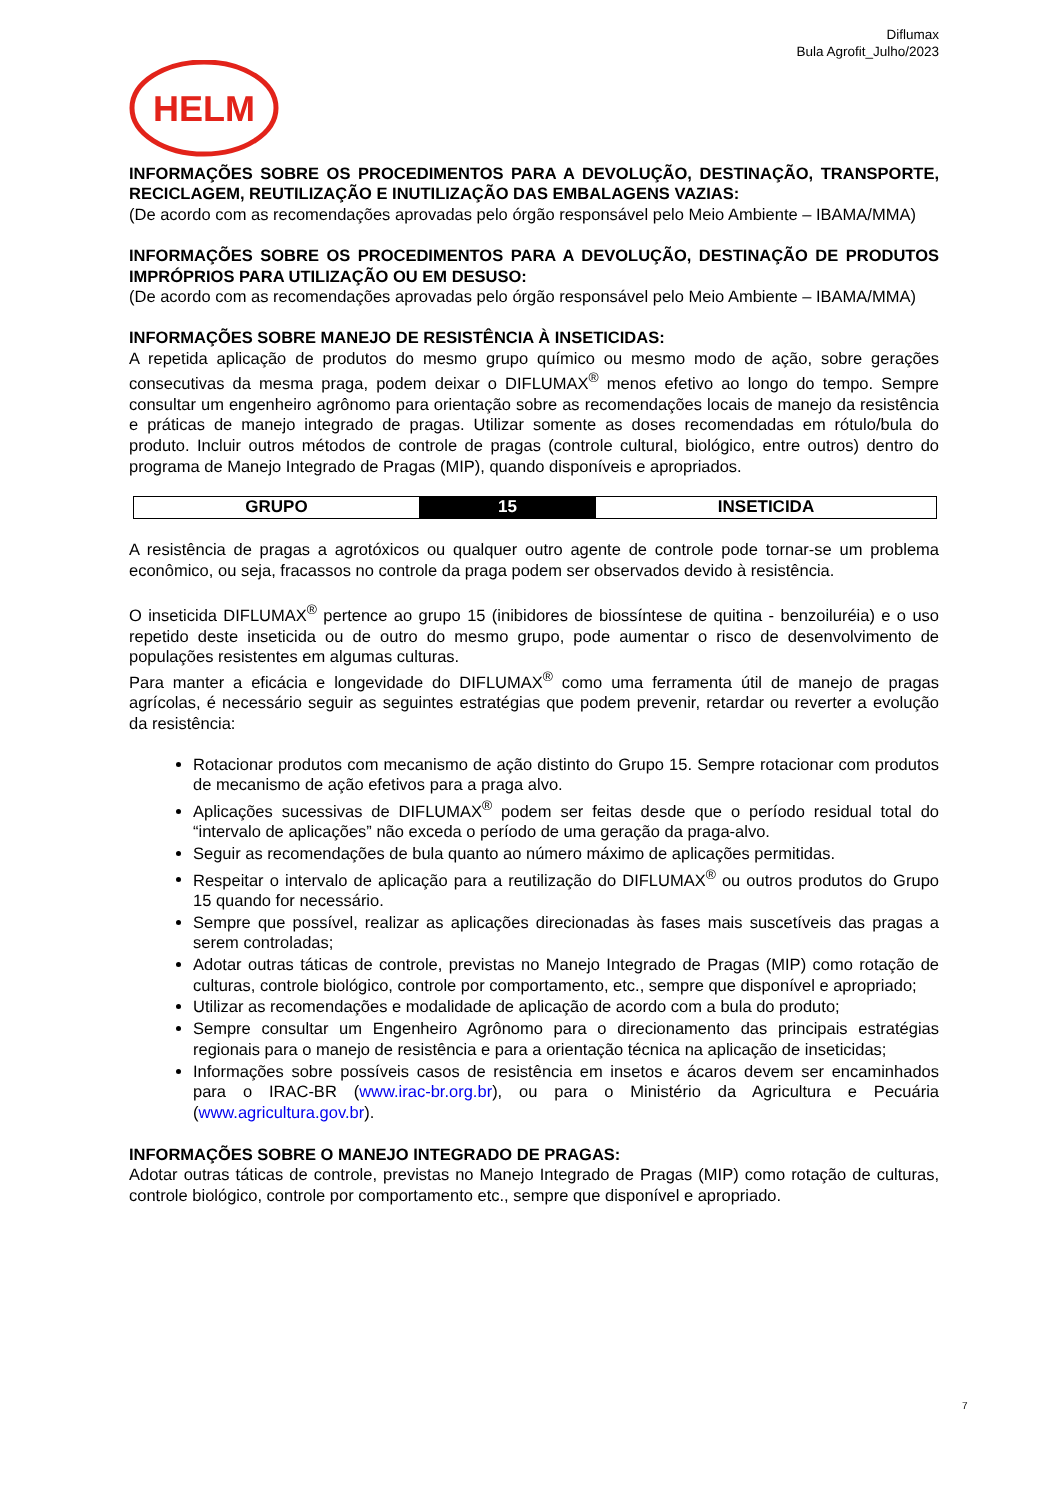Diflumax
Bula Agrofit_Julho/2023
HELM
INFORMAÇÕES SOBRE OS PROCEDIMENTOS PARA A DEVOLUÇÃO, DESTINAÇÃO, TRANSPORTE, RECICLAGEM, REUTILIZAÇÃO E INUTILIZAÇÃO DAS EMBALAGENS VAZIAS:
(De acordo com as recomendações aprovadas pelo órgão responsável pelo Meio Ambiente – IBAMA/MMA)
INFORMAÇÕES SOBRE OS PROCEDIMENTOS PARA A DEVOLUÇÃO, DESTINAÇÃO DE PRODUTOS IMPRÓPRIOS PARA UTILIZAÇÃO OU EM DESUSO:
(De acordo com as recomendações aprovadas pelo órgão responsável pelo Meio Ambiente – IBAMA/MMA)
INFORMAÇÕES SOBRE MANEJO DE RESISTÊNCIA À INSETICIDAS:
A repetida aplicação de produtos do mesmo grupo químico ou mesmo modo de ação, sobre gerações consecutivas da mesma praga, podem deixar o DIFLUMAX<sup>®</sup> menos efetivo ao longo do tempo. Sempre consultar um engenheiro agrônomo para orientação sobre as recomendações locais de manejo da resistência e práticas de manejo integrado de pragas. Utilizar somente as doses recomendadas em rótulo/bula do produto. Incluir outros métodos de controle de pragas (controle cultural, biológico, entre outros) dentro do programa de Manejo Integrado de Pragas (MIP), quando disponíveis e apropriados.
| GRUPO | 15 | INSETICIDA |
A resistência de pragas a agrotóxicos ou qualquer outro agente de controle pode tornar-se um problema econômico, ou seja, fracassos no controle da praga podem ser observados devido à resistência.
O inseticida DIFLUMAX<sup>®</sup> pertence ao grupo 15 (inibidores de biossíntese de quitina - benzoiluréia) e o uso repetido deste inseticida ou de outro do mesmo grupo, pode aumentar o risco de desenvolvimento de populações resistentes em algumas culturas.
Para manter a eficácia e longevidade do DIFLUMAX<sup>®</sup> como uma ferramenta útil de manejo de pragas agrícolas, é necessário seguir as seguintes estratégias que podem prevenir, retardar ou reverter a evolução da resistência:
Rotacionar produtos com mecanismo de ação distinto do Grupo 15. Sempre rotacionar com produtos de mecanismo de ação efetivos para a praga alvo.
Aplicações sucessivas de DIFLUMAX<sup>®</sup> podem ser feitas desde que o período residual total do “intervalo de aplicações” não exceda o período de uma geração da praga-alvo.
Seguir as recomendações de bula quanto ao número máximo de aplicações permitidas.
Respeitar o intervalo de aplicação para a reutilização do DIFLUMAX<sup>®</sup> ou outros produtos do Grupo 15 quando for necessário.
Sempre que possível, realizar as aplicações direcionadas às fases mais suscetíveis das pragas a serem controladas;
Adotar outras táticas de controle, previstas no Manejo Integrado de Pragas (MIP) como rotação de culturas, controle biológico, controle por comportamento, etc., sempre que disponível e apropriado;
Utilizar as recomendações e modalidade de aplicação de acordo com a bula do produto;
Sempre consultar um Engenheiro Agrônomo para o direcionamento das principais estratégias regionais para o manejo de resistência e para a orientação técnica na aplicação de inseticidas;
Informações sobre possíveis casos de resistência em insetos e ácaros devem ser encaminhados para o IRAC-BR (www.irac-br.org.br), ou para o Ministério da Agricultura e Pecuária (www.agricultura.gov.br).
INFORMAÇÕES SOBRE O MANEJO INTEGRADO DE PRAGAS:
Adotar outras táticas de controle, previstas no Manejo Integrado de Pragas (MIP) como rotação de culturas, controle biológico, controle por comportamento etc., sempre que disponível e apropriado.
7